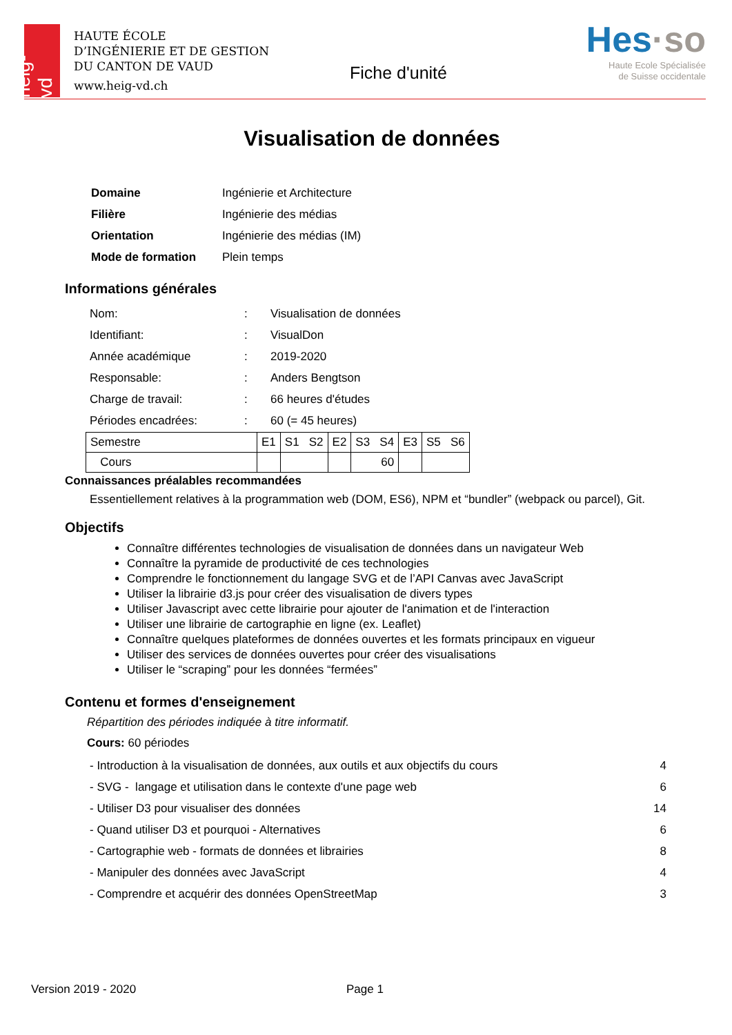heig-vd
HAUTE ÉCOLE
D’INGÉNIERIE ET DE GESTION
DU CANTON DE VAUD
www.heig-vd.ch
Fiche d'unité
Hes·so
Haute Ecole Spécialisée
de Suisse occidentale
Visualisation de données
| Domaine | Ingénierie et Architecture |
| Filière | Ingénierie des médias |
| Orientation | Ingénierie des médias (IM) |
| Mode de formation | Plein temps |
Informations générales
| Nom: | : | Visualisation de données |
| Identifiant: | : | VisualDon |
| Année académique | : | 2019-2020 |
| Responsable: | : | Anders Bengtson |
| Charge de travail: | : | 66 heures d'études |
| Périodes encadrées: | : | 60 (= 45 heures) |
| Semestre | E1 | S1 S2 | E2 | S3 S4 | E3 | S5 S6 |
| Cours | | | | 60 | | |
Connaissances préalables recommandées
Essentiellement relatives à la programmation web (DOM, ES6), NPM et “bundler” (webpack ou parcel), Git.
Objectifs
Connaître différentes technologies de visualisation de données dans un navigateur Web
Connaître la pyramide de productivité de ces technologies
Comprendre le fonctionnement du langage SVG et de l’API Canvas avec JavaScript
Utiliser la librairie d3.js pour créer des visualisation de divers types
Utiliser Javascript avec cette librairie pour ajouter de l'animation et de l'interaction
Utiliser une librairie de cartographie en ligne (ex. Leaflet)
Connaître quelques plateformes de données ouvertes et les formats principaux en vigueur
Utiliser des services de données ouvertes pour créer des visualisations
Utiliser le “scraping” pour les données “fermées”
Contenu et formes d'enseignement
Répartition des périodes indiquée à titre informatif.
Cours: 60 périodes
| - Introduction à la visualisation de données, aux outils et aux objectifs du cours | 4 |
| - SVG - langage et utilisation dans le contexte d'une page web | 6 |
| - Utiliser D3 pour visualiser des données | 14 |
| - Quand utiliser D3 et pourquoi - Alternatives | 6 |
| - Cartographie web - formats de données et librairies | 8 |
| - Manipuler des données avec JavaScript | 4 |
| - Comprendre et acquérir des données OpenStreetMap | 3 |
Version 2019 - 2020 Page 1